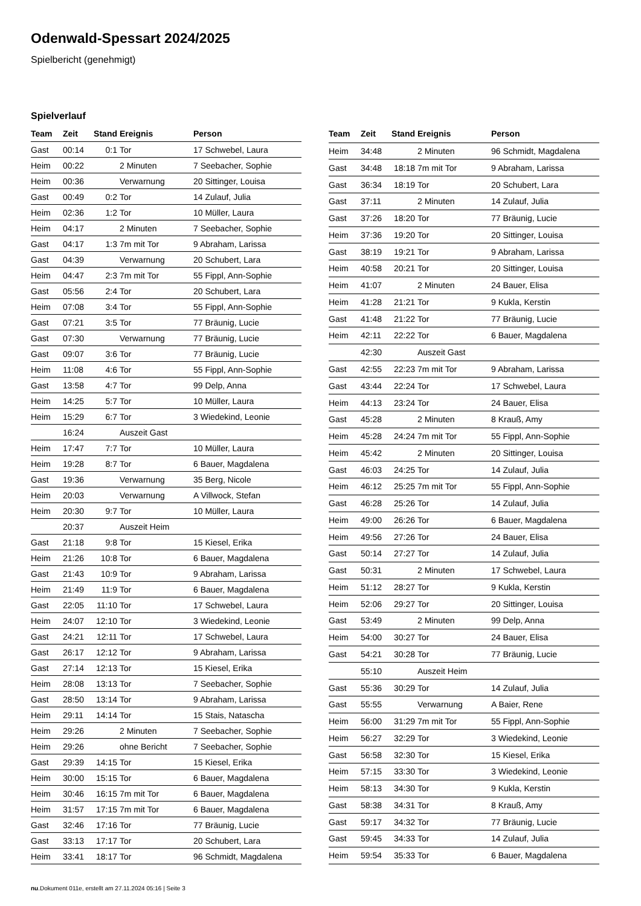Odenwald-Spessart 2024/2025
Spielbericht (genehmigt)
Spielverlauf
| Team | Zeit | Stand | Ereignis | Person |
| --- | --- | --- | --- | --- |
| Gast | 00:14 | 0:1 | Tor | 17 Schwebel, Laura |
| Heim | 00:22 | | 2 Minuten | 7 Seebacher, Sophie |
| Heim | 00:36 | | Verwarnung | 20 Sittinger, Louisa |
| Gast | 00:49 | 0:2 | Tor | 14 Zulauf, Julia |
| Heim | 02:36 | 1:2 | Tor | 10 Müller, Laura |
| Heim | 04:17 | | 2 Minuten | 7 Seebacher, Sophie |
| Gast | 04:17 | 1:3 | 7m mit Tor | 9 Abraham, Larissa |
| Gast | 04:39 | | Verwarnung | 20 Schubert, Lara |
| Heim | 04:47 | 2:3 | 7m mit Tor | 55 Fippl, Ann-Sophie |
| Gast | 05:56 | 2:4 | Tor | 20 Schubert, Lara |
| Heim | 07:08 | 3:4 | Tor | 55 Fippl, Ann-Sophie |
| Gast | 07:21 | 3:5 | Tor | 77 Bräunig, Lucie |
| Gast | 07:30 | | Verwarnung | 77 Bräunig, Lucie |
| Gast | 09:07 | 3:6 | Tor | 77 Bräunig, Lucie |
| Heim | 11:08 | 4:6 | Tor | 55 Fippl, Ann-Sophie |
| Gast | 13:58 | 4:7 | Tor | 99 Delp, Anna |
| Heim | 14:25 | 5:7 | Tor | 10 Müller, Laura |
| Heim | 15:29 | 6:7 | Tor | 3 Wiedekind, Leonie |
| | 16:24 | | Auszeit Gast | |
| Heim | 17:47 | 7:7 | Tor | 10 Müller, Laura |
| Heim | 19:28 | 8:7 | Tor | 6 Bauer, Magdalena |
| Gast | 19:36 | | Verwarnung | 35 Berg, Nicole |
| Heim | 20:03 | | Verwarnung | A Villwock, Stefan |
| Heim | 20:30 | 9:7 | Tor | 10 Müller, Laura |
| | 20:37 | | Auszeit Heim | |
| Gast | 21:18 | 9:8 | Tor | 15 Kiesel, Erika |
| Heim | 21:26 | 10:8 | Tor | 6 Bauer, Magdalena |
| Gast | 21:43 | 10:9 | Tor | 9 Abraham, Larissa |
| Heim | 21:49 | 11:9 | Tor | 6 Bauer, Magdalena |
| Gast | 22:05 | 11:10 | Tor | 17 Schwebel, Laura |
| Heim | 24:07 | 12:10 | Tor | 3 Wiedekind, Leonie |
| Gast | 24:21 | 12:11 | Tor | 17 Schwebel, Laura |
| Gast | 26:17 | 12:12 | Tor | 9 Abraham, Larissa |
| Gast | 27:14 | 12:13 | Tor | 15 Kiesel, Erika |
| Heim | 28:08 | 13:13 | Tor | 7 Seebacher, Sophie |
| Gast | 28:50 | 13:14 | Tor | 9 Abraham, Larissa |
| Heim | 29:11 | 14:14 | Tor | 15 Stais, Natascha |
| Heim | 29:26 | | 2 Minuten | 7 Seebacher, Sophie |
| Heim | 29:26 | | ohne Bericht | 7 Seebacher, Sophie |
| Gast | 29:39 | 14:15 | Tor | 15 Kiesel, Erika |
| Heim | 30:00 | 15:15 | Tor | 6 Bauer, Magdalena |
| Heim | 30:46 | 16:15 | 7m mit Tor | 6 Bauer, Magdalena |
| Heim | 31:57 | 17:15 | 7m mit Tor | 6 Bauer, Magdalena |
| Gast | 32:46 | 17:16 | Tor | 77 Bräunig, Lucie |
| Gast | 33:13 | 17:17 | Tor | 20 Schubert, Lara |
| Heim | 33:41 | 18:17 | Tor | 96 Schmidt, Magdalena |
| Team | Zeit | Stand | Ereignis | Person |
| --- | --- | --- | --- | --- |
| Heim | 34:48 | | 2 Minuten | 96 Schmidt, Magdalena |
| Gast | 34:48 | 18:18 | 7m mit Tor | 9 Abraham, Larissa |
| Gast | 36:34 | 18:19 | Tor | 20 Schubert, Lara |
| Gast | 37:11 | | 2 Minuten | 14 Zulauf, Julia |
| Gast | 37:26 | 18:20 | Tor | 77 Bräunig, Lucie |
| Heim | 37:36 | 19:20 | Tor | 20 Sittinger, Louisa |
| Gast | 38:19 | 19:21 | Tor | 9 Abraham, Larissa |
| Heim | 40:58 | 20:21 | Tor | 20 Sittinger, Louisa |
| Heim | 41:07 | | 2 Minuten | 24 Bauer, Elisa |
| Heim | 41:28 | 21:21 | Tor | 9 Kukla, Kerstin |
| Gast | 41:48 | 21:22 | Tor | 77 Bräunig, Lucie |
| Heim | 42:11 | 22:22 | Tor | 6 Bauer, Magdalena |
| | 42:30 | | Auszeit Gast | |
| Gast | 42:55 | 22:23 | 7m mit Tor | 9 Abraham, Larissa |
| Gast | 43:44 | 22:24 | Tor | 17 Schwebel, Laura |
| Heim | 44:13 | 23:24 | Tor | 24 Bauer, Elisa |
| Gast | 45:28 | | 2 Minuten | 8 Krauß, Amy |
| Heim | 45:28 | 24:24 | 7m mit Tor | 55 Fippl, Ann-Sophie |
| Heim | 45:42 | | 2 Minuten | 20 Sittinger, Louisa |
| Gast | 46:03 | 24:25 | Tor | 14 Zulauf, Julia |
| Heim | 46:12 | 25:25 | 7m mit Tor | 55 Fippl, Ann-Sophie |
| Gast | 46:28 | 25:26 | Tor | 14 Zulauf, Julia |
| Heim | 49:00 | 26:26 | Tor | 6 Bauer, Magdalena |
| Heim | 49:56 | 27:26 | Tor | 24 Bauer, Elisa |
| Gast | 50:14 | 27:27 | Tor | 14 Zulauf, Julia |
| Gast | 50:31 | | 2 Minuten | 17 Schwebel, Laura |
| Heim | 51:12 | 28:27 | Tor | 9 Kukla, Kerstin |
| Heim | 52:06 | 29:27 | Tor | 20 Sittinger, Louisa |
| Gast | 53:49 | | 2 Minuten | 99 Delp, Anna |
| Heim | 54:00 | 30:27 | Tor | 24 Bauer, Elisa |
| Gast | 54:21 | 30:28 | Tor | 77 Bräunig, Lucie |
| | 55:10 | | Auszeit Heim | |
| Gast | 55:36 | 30:29 | Tor | 14 Zulauf, Julia |
| Gast | 55:55 | | Verwarnung | A Baier, Rene |
| Heim | 56:00 | 31:29 | 7m mit Tor | 55 Fippl, Ann-Sophie |
| Heim | 56:27 | 32:29 | Tor | 3 Wiedekind, Leonie |
| Gast | 56:58 | 32:30 | Tor | 15 Kiesel, Erika |
| Heim | 57:15 | 33:30 | Tor | 3 Wiedekind, Leonie |
| Heim | 58:13 | 34:30 | Tor | 9 Kukla, Kerstin |
| Gast | 58:38 | 34:31 | Tor | 8 Krauß, Amy |
| Gast | 59:17 | 34:32 | Tor | 77 Bräunig, Lucie |
| Gast | 59:45 | 34:33 | Tor | 14 Zulauf, Julia |
| Heim | 59:54 | 35:33 | Tor | 6 Bauer, Magdalena |
nu.Dokument 011e, erstellt am 27.11.2024 05:16 | Seite 3